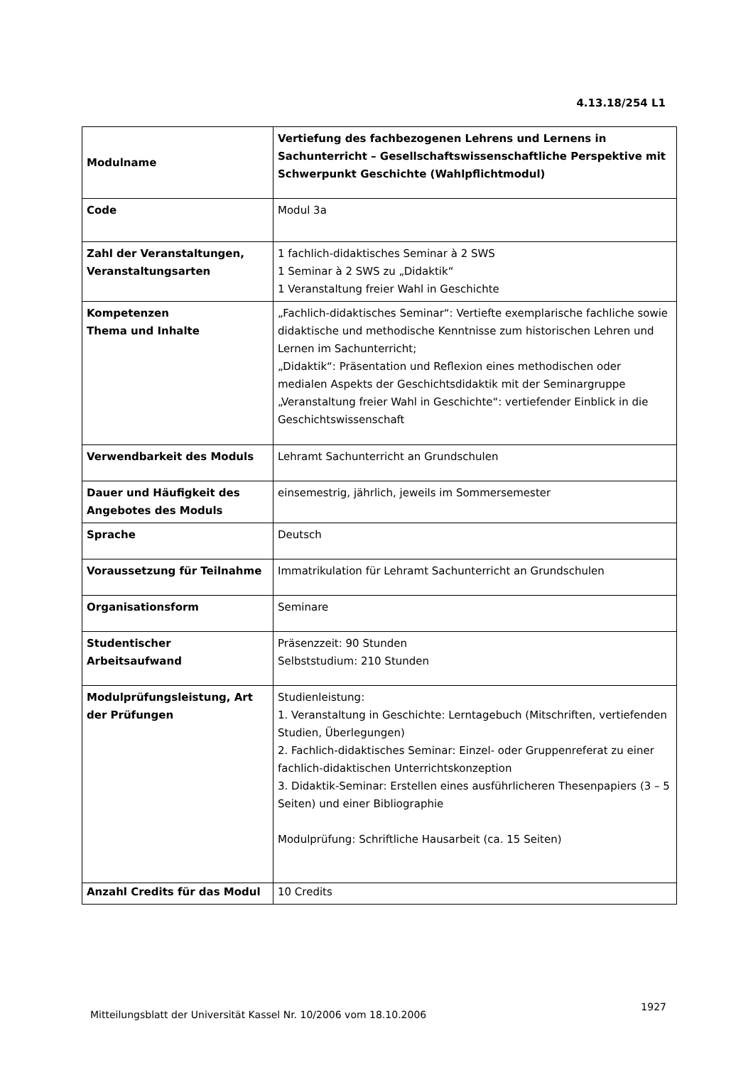4.13.18/254 L1
| Modulname | Vertiefung des fachbezogenen Lehrens und Lernens in Sachunterricht – Gesellschaftswissenschaftliche Perspektive mit Schwerpunkt Geschichte (Wahlpflichtmodul) |
| Code | Modul 3a |
| Zahl der Veranstaltungen, Veranstaltungsarten | 1 fachlich-didaktisches Seminar à 2 SWS 1 Seminar à 2 SWS zu „Didaktik“ 1 Veranstaltung freier Wahl in Geschichte |
| Kompetenzen Thema und Inhalte | „Fachlich-didaktisches Seminar“: Vertiefte exemplarische fachliche sowie didaktische und methodische Kenntnisse zum historischen Lehren und Lernen im Sachunterricht; „Didaktik“: Präsentation und Reflexion eines methodischen oder medialen Aspekts der Geschichtsdidaktik mit der Seminargruppe „Veranstaltung freier Wahl in Geschichte“: vertiefender Einblick in die Geschichtswissenschaft |
| Verwendbarkeit des Moduls | Lehramt Sachunterricht an Grundschulen |
| Dauer und Häufigkeit des Angebotes des Moduls | einsemestrig, jährlich, jeweils im Sommersemester |
| Sprache | Deutsch |
| Voraussetzung für Teilnahme | Immatrikulation für Lehramt Sachunterricht an Grundschulen |
| Organisationsform | Seminare |
| Studentischer Arbeitsaufwand | Präsenzzeit: 90 Stunden Selbststudium: 210 Stunden |
| Modulprüfungsleistung, Art der Prüfungen | Studienleistung: 1. Veranstaltung in Geschichte: Lerntagebuch (Mitschriften, vertiefenden Studien, Überlegungen) 2. Fachlich-didaktisches Seminar: Einzel- oder Gruppenreferat zu einer fachlich-didaktischen Unterrichtskonzeption 3. Didaktik-Seminar: Erstellen eines ausführlicheren Thesenpapiers (3 – 5 Seiten) und einer Bibliographie Modulprüfung: Schriftliche Hausarbeit (ca. 15 Seiten) |
| Anzahl Credits für das Modul | 10 Credits |
Mitteilungsblatt der Universität Kassel Nr. 10/2006 vom 18.10.2006
1927